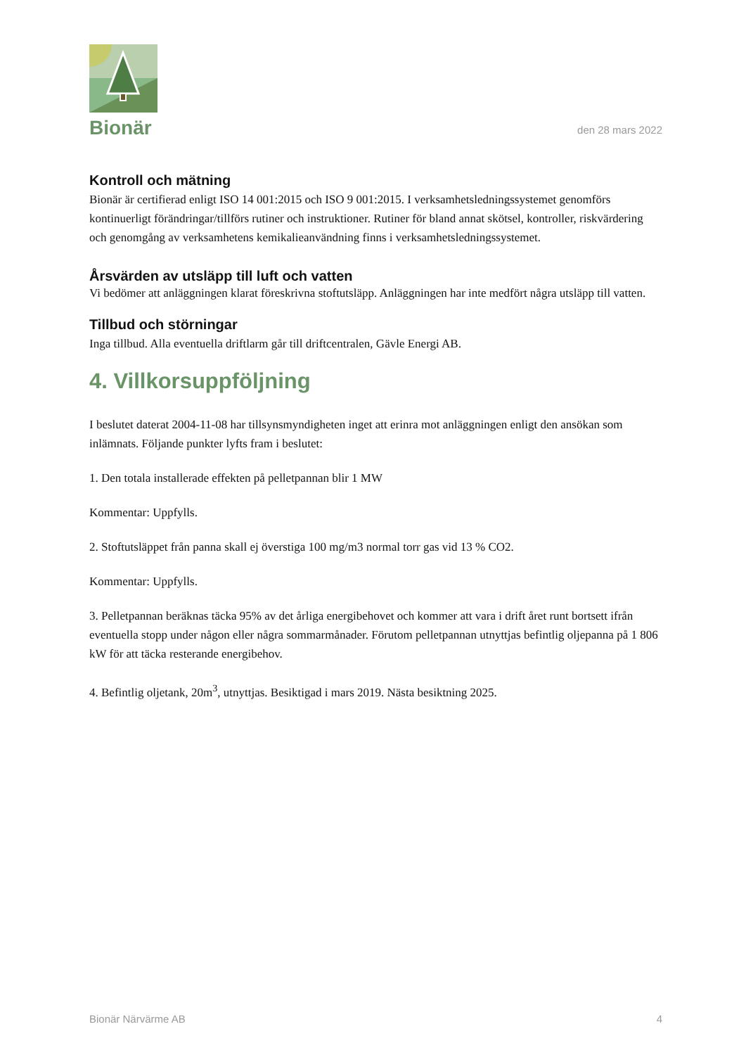Bionär
den 28 mars 2022
Kontroll och mätning
Bionär är certifierad enligt ISO 14 001:2015 och ISO 9 001:2015. I verksamhetsledningssystemet genomförs kontinuerligt förändringar/tillförs rutiner och instruktioner. Rutiner för bland annat skötsel, kontroller, riskvärdering och genomgång av verksamhetens kemikalieanvändning finns i verksamhetsledningssystemet.
Årsvärden av utsläpp till luft och vatten
Vi bedömer att anläggningen klarat föreskrivna stoftutsläpp. Anläggningen har inte medfört några utsläpp till vatten.
Tillbud och störningar
Inga tillbud. Alla eventuella driftlarm går till driftcentralen, Gävle Energi AB.
4. Villkorsuppföljning
I beslutet daterat 2004-11-08 har tillsynsmyndigheten inget att erinra mot anläggningen enligt den ansökan som inlämnats. Följande punkter lyfts fram i beslutet:
1. Den totala installerade effekten på pelletpannan blir 1 MW
Kommentar: Uppfylls.
2. Stoftutsläppet från panna skall ej överstiga 100 mg/m3 normal torr gas vid 13 % CO2.
Kommentar: Uppfylls.
3. Pelletpannan beräknas täcka 95% av det årliga energibehovet och kommer att vara i drift året runt bortsett ifrån eventuella stopp under någon eller några sommarmånader. Förutom pelletpannan utnyttjas befintlig oljepanna på 1 806 kW för att täcka resterande energibehov.
4. Befintlig oljetank, 20m<sup>3</sup>, utnyttjas. Besiktigad i mars 2019. Nästa besiktning 2025.
Bionär Närvärme AB 4